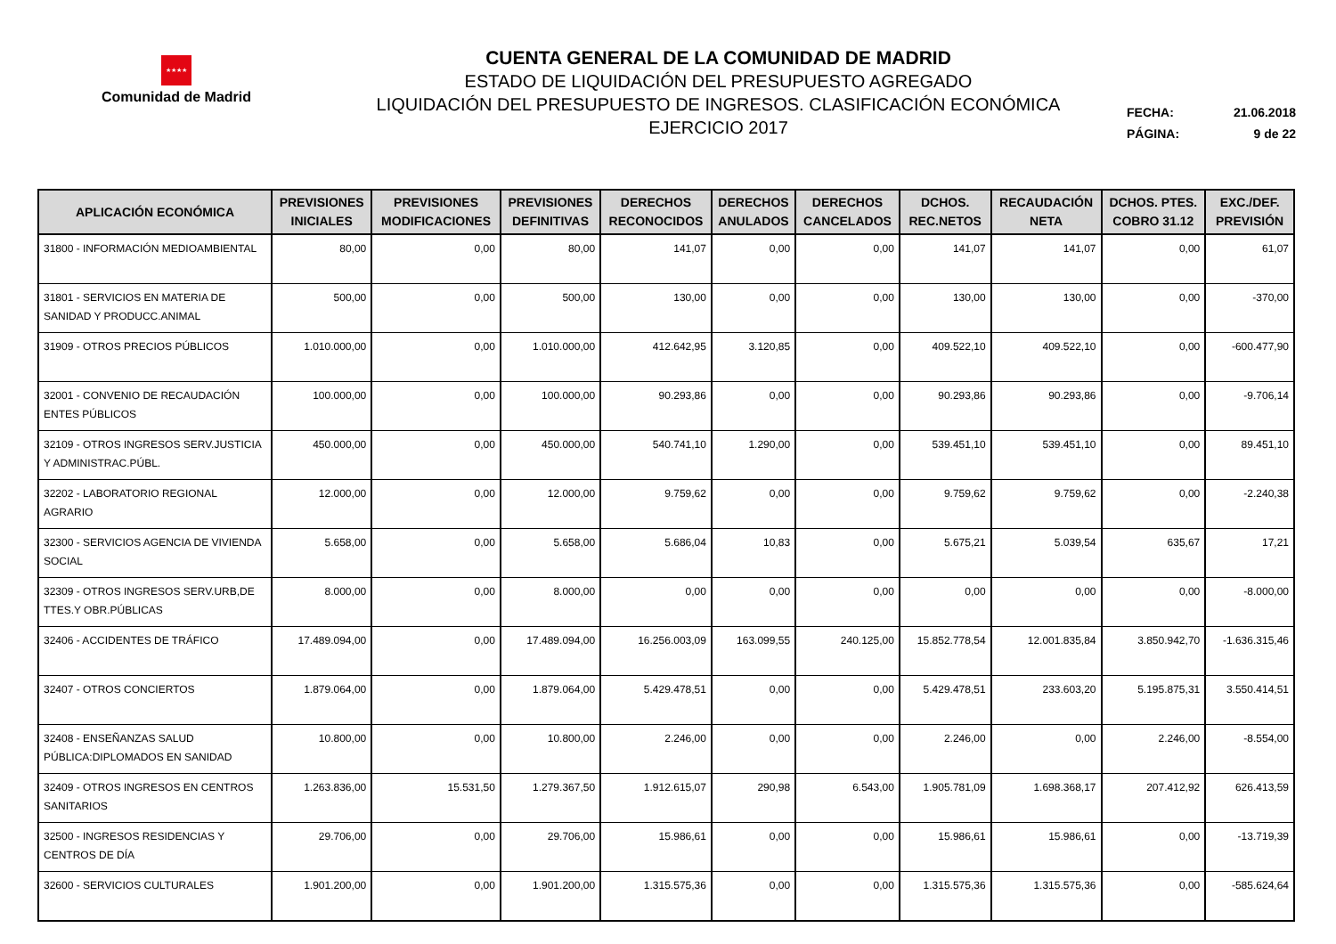★★★★
Comunidad de Madrid
CUENTA GENERAL DE LA COMUNIDAD DE MADRID
ESTADO DE LIQUIDACIÓN DEL PRESUPUESTO AGREGADO
LIQUIDACIÓN DEL PRESUPUESTO DE INGRESOS. CLASIFICACIÓN ECONÓMICA
EJERCICIO 2017
FECHA: 21.06.2018
PÁGINA: 9 de 22
| APLICACIÓN ECONÓMICA | PREVISIONES INICIALES | PREVISIONES MODIFICACIONES | PREVISIONES DEFINITIVAS | DERECHOS RECONOCIDOS | DERECHOS ANULADOS | DERECHOS CANCELADOS | DCHOS. REC.NETOS | RECAUDACIÓN NETA | DCHOS. PTES. COBRO 31.12 | EXC./DEF. PREVISIÓN |
| --- | --- | --- | --- | --- | --- | --- | --- | --- | --- | --- |
| 31800 - INFORMACIÓN MEDIOAMBIENTAL | 80,00 | 0,00 | 80,00 | 141,07 | 0,00 | 0,00 | 141,07 | 141,07 | 0,00 | 61,07 |
| 31801 - SERVICIOS EN MATERIA DE SANIDAD Y PRODUCC.ANIMAL | 500,00 | 0,00 | 500,00 | 130,00 | 0,00 | 0,00 | 130,00 | 130,00 | 0,00 | -370,00 |
| 31909 - OTROS PRECIOS PÚBLICOS | 1.010.000,00 | 0,00 | 1.010.000,00 | 412.642,95 | 3.120,85 | 0,00 | 409.522,10 | 409.522,10 | 0,00 | -600.477,90 |
| 32001 - CONVENIO DE RECAUDACIÓN ENTES PÚBLICOS | 100.000,00 | 0,00 | 100.000,00 | 90.293,86 | 0,00 | 0,00 | 90.293,86 | 90.293,86 | 0,00 | -9.706,14 |
| 32109 - OTROS INGRESOS SERV.JUSTICIA Y ADMINISTRAC.PÚBL. | 450.000,00 | 0,00 | 450.000,00 | 540.741,10 | 1.290,00 | 0,00 | 539.451,10 | 539.451,10 | 0,00 | 89.451,10 |
| 32202 - LABORATORIO REGIONAL AGRARIO | 12.000,00 | 0,00 | 12.000,00 | 9.759,62 | 0,00 | 0,00 | 9.759,62 | 9.759,62 | 0,00 | -2.240,38 |
| 32300 - SERVICIOS AGENCIA DE VIVIENDA SOCIAL | 5.658,00 | 0,00 | 5.658,00 | 5.686,04 | 10,83 | 0,00 | 5.675,21 | 5.039,54 | 635,67 | 17,21 |
| 32309 - OTROS INGRESOS SERV.URB,DE TTES.Y OBR.PÚBLICAS | 8.000,00 | 0,00 | 8.000,00 | 0,00 | 0,00 | 0,00 | 0,00 | 0,00 | 0,00 | -8.000,00 |
| 32406 - ACCIDENTES DE TRÁFICO | 17.489.094,00 | 0,00 | 17.489.094,00 | 16.256.003,09 | 163.099,55 | 240.125,00 | 15.852.778,54 | 12.001.835,84 | 3.850.942,70 | -1.636.315,46 |
| 32407 - OTROS CONCIERTOS | 1.879.064,00 | 0,00 | 1.879.064,00 | 5.429.478,51 | 0,00 | 0,00 | 5.429.478,51 | 233.603,20 | 5.195.875,31 | 3.550.414,51 |
| 32408 - ENSEÑANZAS SALUD PÚBLICA:DIPLOMADOS EN SANIDAD | 10.800,00 | 0,00 | 10.800,00 | 2.246,00 | 0,00 | 0,00 | 2.246,00 | 0,00 | 2.246,00 | -8.554,00 |
| 32409 - OTROS INGRESOS EN CENTROS SANITARIOS | 1.263.836,00 | 15.531,50 | 1.279.367,50 | 1.912.615,07 | 290,98 | 6.543,00 | 1.905.781,09 | 1.698.368,17 | 207.412,92 | 626.413,59 |
| 32500 - INGRESOS RESIDENCIAS Y CENTROS DE DÍA | 29.706,00 | 0,00 | 29.706,00 | 15.986,61 | 0,00 | 0,00 | 15.986,61 | 15.986,61 | 0,00 | -13.719,39 |
| 32600 - SERVICIOS CULTURALES | 1.901.200,00 | 0,00 | 1.901.200,00 | 1.315.575,36 | 0,00 | 0,00 | 1.315.575,36 | 1.315.575,36 | 0,00 | -585.624,64 |